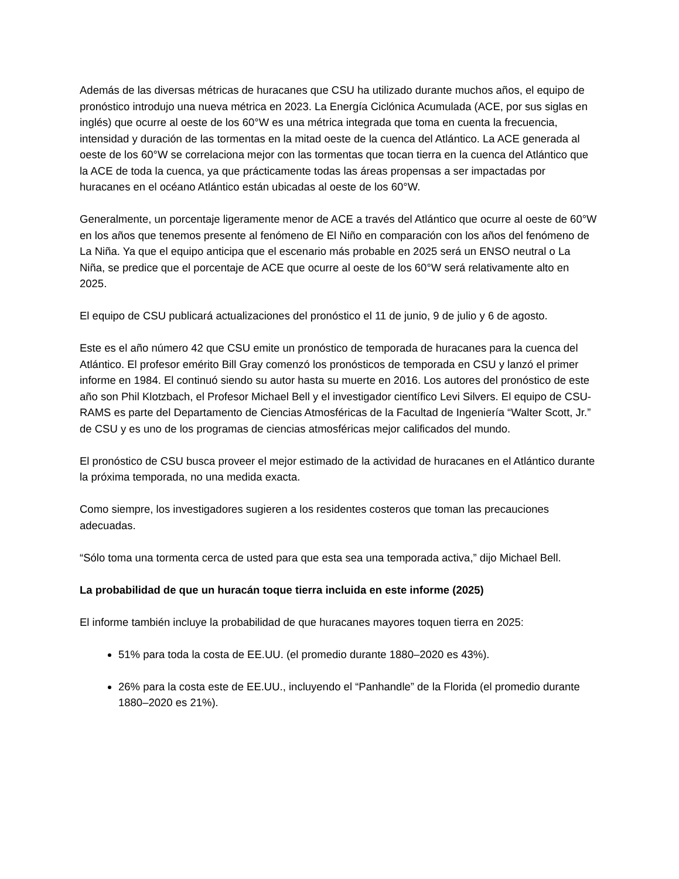Además de las diversas métricas de huracanes que CSU ha utilizado durante muchos años, el equipo de pronóstico introdujo una nueva métrica en 2023. La Energía Ciclónica Acumulada (ACE, por sus siglas en inglés) que ocurre al oeste de los 60°W es una métrica integrada que toma en cuenta la frecuencia, intensidad y duración de las tormentas en la mitad oeste de la cuenca del Atlántico. La ACE generada al oeste de los 60°W se correlaciona mejor con las tormentas que tocan tierra en la cuenca del Atlántico que la ACE de toda la cuenca, ya que prácticamente todas las áreas propensas a ser impactadas por huracanes en el océano Atlántico están ubicadas al oeste de los 60°W.
Generalmente, un porcentaje ligeramente menor de ACE a través del Atlántico que ocurre al oeste de 60°W en los años que tenemos presente al fenómeno de El Niño en comparación con los años del fenómeno de La Niña. Ya que el equipo anticipa que el escenario más probable en 2025 será un ENSO neutral o La Niña, se predice que el porcentaje de ACE que ocurre al oeste de los 60°W será relativamente alto en 2025.
El equipo de CSU publicará actualizaciones del pronóstico el 11 de junio, 9 de julio y 6 de agosto.
Este es el año número 42 que CSU emite un pronóstico de temporada de huracanes para la cuenca del Atlántico. El profesor emérito Bill Gray comenzó los pronósticos de temporada en CSU y lanzó el primer informe en 1984. El continuó siendo su autor hasta su muerte en 2016. Los autores del pronóstico de este año son Phil Klotzbach, el Profesor Michael Bell y el investigador científico Levi Silvers. El equipo de CSU-RAMS es parte del Departamento de Ciencias Atmosféricas de la Facultad de Ingeniería “Walter Scott, Jr.” de CSU y es uno de los programas de ciencias atmosféricas mejor calificados del mundo.
El pronóstico de CSU busca proveer el mejor estimado de la actividad de huracanes en el Atlántico durante la próxima temporada, no una medida exacta.
Como siempre, los investigadores sugieren a los residentes costeros que toman las precauciones adecuadas.
“Sólo toma una tormenta cerca de usted para que esta sea una temporada activa,” dijo Michael Bell.
La probabilidad de que un huracán toque tierra incluida en este informe (2025)
El informe también incluye la probabilidad de que huracanes mayores toquen tierra en 2025:
51% para toda la costa de EE.UU. (el promedio durante 1880–2020 es 43%).
26% para la costa este de EE.UU., incluyendo el “Panhandle” de la Florida (el promedio durante 1880–2020 es 21%).